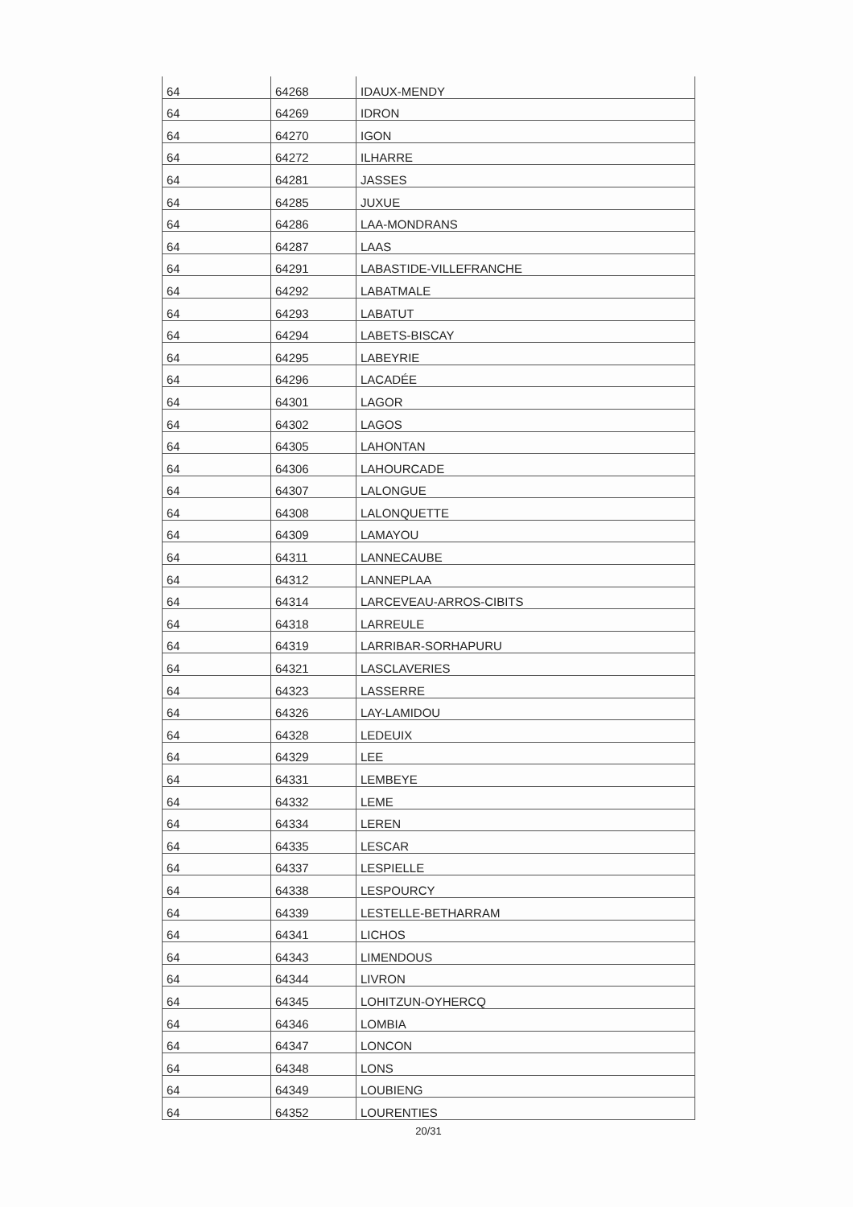| 64 | 64268 | IDAUX-MENDY |
| 64 | 64269 | IDRON |
| 64 | 64270 | IGON |
| 64 | 64272 | ILHARRE |
| 64 | 64281 | JASSES |
| 64 | 64285 | JUXUE |
| 64 | 64286 | LAA-MONDRANS |
| 64 | 64287 | LAAS |
| 64 | 64291 | LABASTIDE-VILLEFRANCHE |
| 64 | 64292 | LABATMALE |
| 64 | 64293 | LABATUT |
| 64 | 64294 | LABETS-BISCAY |
| 64 | 64295 | LABEYRIE |
| 64 | 64296 | LACADÉE |
| 64 | 64301 | LAGOR |
| 64 | 64302 | LAGOS |
| 64 | 64305 | LAHONTAN |
| 64 | 64306 | LAHOURCADE |
| 64 | 64307 | LALONGUE |
| 64 | 64308 | LALONQUETTE |
| 64 | 64309 | LAMAYOU |
| 64 | 64311 | LANNECAUBE |
| 64 | 64312 | LANNEPLAA |
| 64 | 64314 | LARCEVEAU-ARROS-CIBITS |
| 64 | 64318 | LARREULE |
| 64 | 64319 | LARRIBAR-SORHAPURU |
| 64 | 64321 | LASCLAVERIES |
| 64 | 64323 | LASSERRE |
| 64 | 64326 | LAY-LAMIDOU |
| 64 | 64328 | LEDEUIX |
| 64 | 64329 | LEE |
| 64 | 64331 | LEMBEYE |
| 64 | 64332 | LEME |
| 64 | 64334 | LEREN |
| 64 | 64335 | LESCAR |
| 64 | 64337 | LESPIELLE |
| 64 | 64338 | LESPOURCY |
| 64 | 64339 | LESTELLE-BETHARRAM |
| 64 | 64341 | LICHOS |
| 64 | 64343 | LIMENDOUS |
| 64 | 64344 | LIVRON |
| 64 | 64345 | LOHITZUN-OYHERCQ |
| 64 | 64346 | LOMBIA |
| 64 | 64347 | LONCON |
| 64 | 64348 | LONS |
| 64 | 64349 | LOUBIENG |
| 64 | 64352 | LOURENTIES |
20/31